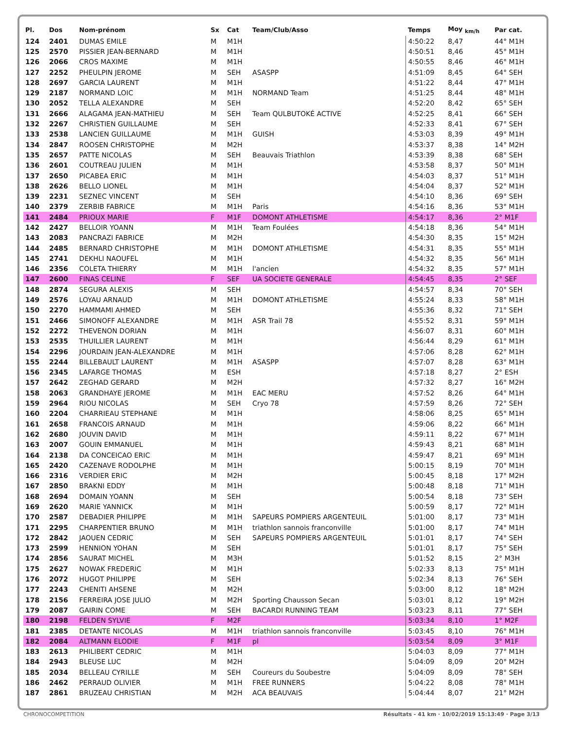| Pl. | Dos | Nom-prénom | Sx | Cat | Team/Club/Asso | Temps | Moy <sub>km/h</sub> | Par cat. |
| --- | --- | --- | --- | --- | --- | --- | --- | --- |
| 124 | 2401 | DUMAS EMILE | M | M1H | | 4:50:22 | 8,47 | 44° M1H |
| 125 | 2570 | PISSIER JEAN-BERNARD | M | M1H | | 4:50:51 | 8,46 | 45° M1H |
| 126 | 2066 | CROS MAXIME | M | M1H | | 4:50:55 | 8,46 | 46° M1H |
| 127 | 2252 | PHEULPIN JEROME | M | SEH | ASASPP | 4:51:09 | 8,45 | 64° SEH |
| 128 | 2697 | GARCIA LAURENT | M | M1H | | 4:51:22 | 8,44 | 47° M1H |
| 129 | 2187 | NORMAND LOIC | M | M1H | NORMAND Team | 4:51:25 | 8,44 | 48° M1H |
| 130 | 2052 | TELLA ALEXANDRE | M | SEH | | 4:52:20 | 8,42 | 65° SEH |
| 131 | 2666 | ALAGAMA JEAN-MATHIEU | M | SEH | Team QULBUTOKÉ ACTIVE | 4:52:25 | 8,41 | 66° SEH |
| 132 | 2267 | CHRISTIEN GUILLAUME | M | SEH | | 4:52:33 | 8,41 | 67° SEH |
| 133 | 2538 | LANCIEN GUILLAUME | M | M1H | GUISH | 4:53:03 | 8,39 | 49° M1H |
| 134 | 2847 | ROOSEN CHRISTOPHE | M | M2H | | 4:53:37 | 8,38 | 14° M2H |
| 135 | 2657 | PATTE NICOLAS | M | SEH | Beauvais Triathlon | 4:53:39 | 8,38 | 68° SEH |
| 136 | 2601 | COUTREAU JULIEN | M | M1H | | 4:53:58 | 8,37 | 50° M1H |
| 137 | 2650 | PICABEA ERIC | M | M1H | | 4:54:03 | 8,37 | 51° M1H |
| 138 | 2626 | BELLO LIONEL | M | M1H | | 4:54:04 | 8,37 | 52° M1H |
| 139 | 2231 | SEZNEC VINCENT | M | SEH | | 4:54:10 | 8,36 | 69° SEH |
| 140 | 2379 | ZERBIB FABRICE | M | M1H | Paris | 4:54:16 | 8,36 | 53° M1H |
| 141 | 2484 | PRIOUX MARIE | F | M1F | DOMONT ATHLETISME | 4:54:17 | 8,36 | 2° M1F |
| 142 | 2427 | BELLOIR YOANN | M | M1H | Team Foulées | 4:54:18 | 8,36 | 54° M1H |
| 143 | 2083 | PANCRAZI FABRICE | M | M2H | | 4:54:30 | 8,35 | 15° M2H |
| 144 | 2485 | BERNARD CHRISTOPHE | M | M1H | DOMONT ATHLETISME | 4:54:31 | 8,35 | 55° M1H |
| 145 | 2741 | DEKHLI NAOUFEL | M | M1H | | 4:54:32 | 8,35 | 56° M1H |
| 146 | 2356 | COLETA THIERRY | M | M1H | l'ancien | 4:54:32 | 8,35 | 57° M1H |
| 147 | 2600 | FINAS CELINE | F | SEF | UA SOCIETE GENERALE | 4:54:45 | 8,35 | 2° SEF |
| 148 | 2874 | SEGURA ALEXIS | M | SEH | | 4:54:57 | 8,34 | 70° SEH |
| 149 | 2576 | LOYAU ARNAUD | M | M1H | DOMONT ATHLETISME | 4:55:24 | 8,33 | 58° M1H |
| 150 | 2270 | HAMMAMI AHMED | M | SEH | | 4:55:36 | 8,32 | 71° SEH |
| 151 | 2466 | SIMONOFF ALEXANDRE | M | M1H | ASR Trail 78 | 4:55:52 | 8,31 | 59° M1H |
| 152 | 2272 | THEVENON DORIAN | M | M1H | | 4:56:07 | 8,31 | 60° M1H |
| 153 | 2535 | THUILLIER LAURENT | M | M1H | | 4:56:44 | 8,29 | 61° M1H |
| 154 | 2296 | JOURDAIN JEAN-ALEXANDRE | M | M1H | | 4:57:06 | 8,28 | 62° M1H |
| 155 | 2244 | BILLEBAULT LAURENT | M | M1H | ASASPP | 4:57:07 | 8,28 | 63° M1H |
| 156 | 2345 | LAFARGE THOMAS | M | ESH | | 4:57:18 | 8,27 | 2° ESH |
| 157 | 2642 | ZEGHAD GERARD | M | M2H | | 4:57:32 | 8,27 | 16° M2H |
| 158 | 2063 | GRANDHAYE JEROME | M | M1H | EAC MERU | 4:57:52 | 8,26 | 64° M1H |
| 159 | 2964 | RIOU NICOLAS | M | SEH | Cryo 78 | 4:57:59 | 8,26 | 72° SEH |
| 160 | 2204 | CHARRIEAU STEPHANE | M | M1H | | 4:58:06 | 8,25 | 65° M1H |
| 161 | 2658 | FRANCOIS ARNAUD | M | M1H | | 4:59:06 | 8,22 | 66° M1H |
| 162 | 2680 | JOUVIN DAVID | M | M1H | | 4:59:11 | 8,22 | 67° M1H |
| 163 | 2007 | GOUIN EMMANUEL | M | M1H | | 4:59:43 | 8,21 | 68° M1H |
| 164 | 2138 | DA CONCEICAO ERIC | M | M1H | | 4:59:47 | 8,21 | 69° M1H |
| 165 | 2420 | CAZENAVE RODOLPHE | M | M1H | | 5:00:15 | 8,19 | 70° M1H |
| 166 | 2316 | VERDIER ERIC | M | M2H | | 5:00:45 | 8,18 | 17° M2H |
| 167 | 2850 | BRAKNI EDDY | M | M1H | | 5:00:48 | 8,18 | 71° M1H |
| 168 | 2694 | DOMAIN YOANN | M | SEH | | 5:00:54 | 8,18 | 73° SEH |
| 169 | 2620 | MARIE YANNICK | M | M1H | | 5:00:59 | 8,17 | 72° M1H |
| 170 | 2587 | DEBADIER PHILIPPE | M | M1H | SAPEURS POMPIERS ARGENTEUIL | 5:01:00 | 8,17 | 73° M1H |
| 171 | 2295 | CHARPENTIER BRUNO | M | M1H | triathlon sannois franconville | 5:01:00 | 8,17 | 74° M1H |
| 172 | 2842 | JAOUEN CEDRIC | M | SEH | SAPEURS POMPIERS ARGENTEUIL | 5:01:01 | 8,17 | 74° SEH |
| 173 | 2599 | HENNION YOHAN | M | SEH | | 5:01:01 | 8,17 | 75° SEH |
| 174 | 2856 | SAURAT MICHEL | M | M3H | | 5:01:52 | 8,15 | 2° M3H |
| 175 | 2627 | NOWAK FREDERIC | M | M1H | | 5:02:33 | 8,13 | 75° M1H |
| 176 | 2072 | HUGOT PHILIPPE | M | SEH | | 5:02:34 | 8,13 | 76° SEH |
| 177 | 2243 | CHENITI AHSENE | M | M2H | | 5:03:00 | 8,12 | 18° M2H |
| 178 | 2156 | FERREIRA JOSE JULIO | M | M2H | Sporting Chausson Secan | 5:03:01 | 8,12 | 19° M2H |
| 179 | 2087 | GAIRIN COME | M | SEH | BACARDI RUNNING TEAM | 5:03:23 | 8,11 | 77° SEH |
| 180 | 2198 | FELDEN SYLVIE | F | M2F | | 5:03:34 | 8,10 | 1° M2F |
| 181 | 2385 | DETANTE NICOLAS | M | M1H | triathlon sannois franconville | 5:03:45 | 8,10 | 76° M1H |
| 182 | 2084 | ALTMANN ELODIE | F | M1F | pl | 5:03:54 | 8,09 | 3° M1F |
| 183 | 2613 | PHILIBERT CEDRIC | M | M1H | | 5:04:03 | 8,09 | 77° M1H |
| 184 | 2943 | BLEUSE LUC | M | M2H | | 5:04:09 | 8,09 | 20° M2H |
| 185 | 2034 | BELLEAU CYRILLE | M | SEH | Coureurs du Soubestre | 5:04:09 | 8,09 | 78° SEH |
| 186 | 2462 | PERRAUD OLIVIER | M | M1H | FREE RUNNERS | 5:04:22 | 8,08 | 78° M1H |
| 187 | 2861 | BRUZEAU CHRISTIAN | M | M2H | ACA BEAUVAIS | 5:04:44 | 8,07 | 21° M2H |
CHRONOCOMPETITION Résultats - 41 km · 10/02/2019 15:13:49 · Page 3/13